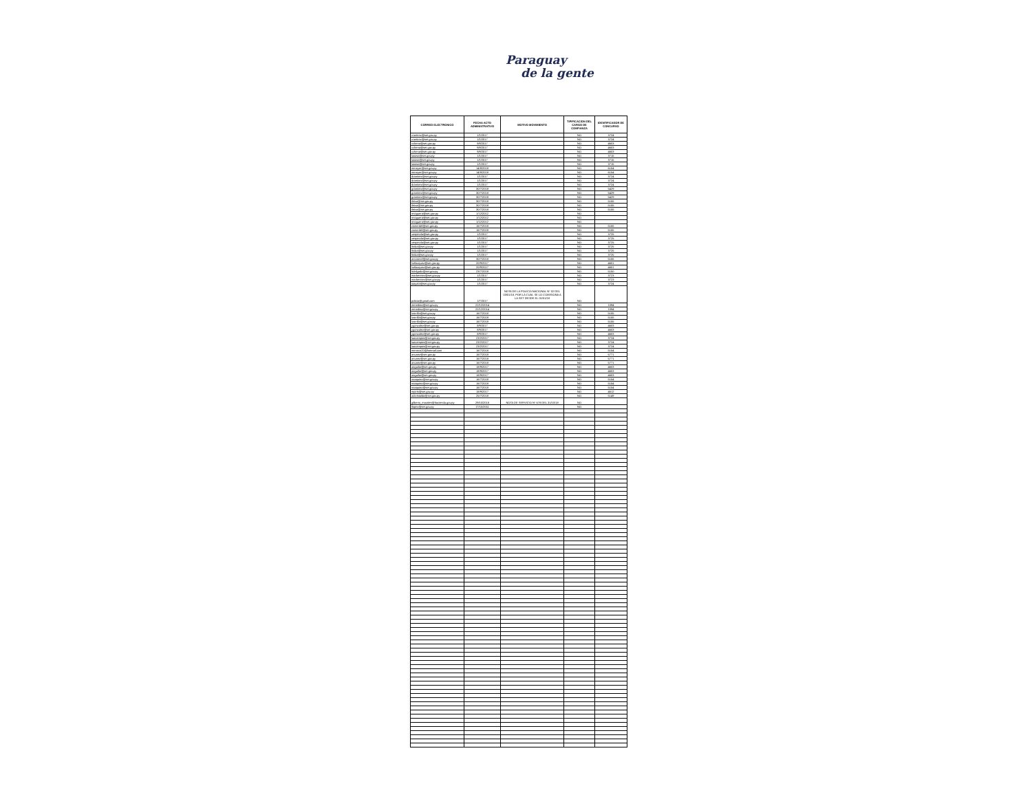Paraguay
de la gente
| CORREO ELECTRONICO | FECHA ACTO ADMINISTRATIVO | MOTIVO MOVIMIENTO | TIPIFICACION DEL CARGO DE CONFIANZA | IDENTIFICADOR DE CONCURSO |
| --- | --- | --- | --- | --- |
| rramirez@set.gov.py | 1/1/2017 | | NO | 3724 |
| rramirez@set.gov.py | 1/1/2017 | | NO | 3724 |
| cchena@set.gov.py | 9/8/2017 | | NO | 4603 |
| cchena@set.gov.py | 9/8/2017 | | NO | 4603 |
| cchena@set.gov.py | 9/8/2017 | | NO | 4603 |
| lusosa@set.gov.py | 1/1/2017 | | NO | 3715 |
| lusosa@set.gov.py | 1/1/2017 | | NO | 3715 |
| lusosa@set.gov.py | 1/1/2017 | | NO | 3715 |
| mmeyer@set.gov.py | 14/8/2018 | | NO | 6154 |
| mmeyer@set.gov.py | 14/8/2018 | | NO | 6154 |
| dramirez@set.gov.py | 1/1/2017 | | NO | 3724 |
| dramirez@set.gov.py | 1/1/2017 | | NO | 3724 |
| dramirez@set.gov.py | 1/1/2017 | | NO | 3724 |
| gramirez@set.gov.py | 30/7/2018 | | NO | 5429 |
| gramirez@set.gov.py | 30/7/2018 | | NO | 5429 |
| gramirez@set.gov.py | 30/7/2018 | | NO | 5429 |
| tleiva@set.gov.py | 30/7/2018 | | NO | 5155 |
| tleiva@set.gov.py | 30/7/2018 | | NO | 5155 |
| tleiva@set.gov.py | 30/7/2018 | | NO | 5155 |
| nnoguera@set.gov.py | 1/12/2012 | | NO | |
| nnoguera@set.gov.py | 1/12/2012 | | NO | |
| nnoguera@set.gov.py | 1/12/2012 | | NO | |
| csmerdel@set.gov.py | 16/7/2018 | | NO | 5155 |
| csmerdel@set.gov.py | 16/7/2018 | | NO | 5155 |
| vespinola@set.gov.py | 1/1/2017 | | NO | 3725 |
| vespinola@set.gov.py | 1/1/2017 | | NO | 3725 |
| vespinola@set.gov.py | 1/1/2017 | | NO | 3725 |
| lisilva@set.gov.py | 1/1/2017 | | NO | 3725 |
| lisilva@set.gov.py | 1/1/2017 | | NO | 3725 |
| lisilva@set.gov.py | 1/1/2017 | | NO | 3725 |
| arcoronel@set.gov.py | 30/7/2018 | | NO | 5155 |
| lvelazquez@set.gov.py | 20/9/2017 | | NO | 4601 |
| lvelazquez@set.gov.py | 20/9/2017 | | NO | 4601 |
| hdelgado@set.gov.py | 23/7/2018 | | NO | 5150 |
| marbenitez@set.gov.py | 1/1/2017 | | NO | 3723 |
| marbenitez@set.gov.py | 1/1/2017 | | NO | 3723 |
| joayala@set.gov.py | 1/1/2017 | | NO | 3724 |
| policia@gmail.com | 1/7/2017 | NOTA DE LA POLICIA NACIONAL N° 02 DEL 03/01/18, POR LA CUAL SE LO COMISIONA A LA SET DESDE EL 01/01/18 | NO | |
| mmedina@set.gov.py | 22/12/2014 | | NO | 1094 |
| mmedina@set.gov.py | 22/12/2014 | | NO | 1094 |
| lzorrilla@set.gov.py | 16/7/2018 | | NO | 5155 |
| lzorrilla@set.gov.py | 16/7/2018 | | NO | 5155 |
| lzorrilla@set.gov.py | 16/7/2018 | | NO | 5155 |
| ygonzalez@set.gov.py | 8/9/2017 | | NO | 4603 |
| ygonzalez@set.gov.py | 8/9/2017 | | NO | 4603 |
| ygonzalez@set.gov.py | 8/9/2017 | | NO | 4603 |
| luocampos@set.gov.py | 23/2/2017 | | NO | 3724 |
| luocampos@set.gov.py | 23/2/2017 | | NO | 3724 |
| luocampos@set.gov.py | 23/2/2017 | | NO | 3724 |
| meneco20@hotmail.com | 16/7/2018 | | NO | 5154 |
| anunez@set.gov.py | 16/7/2018 | | NO | 5771 |
| anunez@set.gov.py | 16/7/2018 | | NO | 5771 |
| anunez@set.gov.py | 16/7/2018 | | NO | 5771 |
| aaguilar@set.gov.py | 18/9/2017 | | NO | 4603 |
| aaguilar@set.gov.py | 18/9/2017 | | NO | 4603 |
| aaguilar@set.gov.py | 18/9/2017 | | NO | 4603 |
| naaquino@set.gov.py | 16/7/2018 | | NO | 5154 |
| naaquino@set.gov.py | 16/7/2018 | | NO | 5154 |
| naaquino@set.gov.py | 16/7/2018 | | NO | 5154 |
| mpiris@set.gov.py | 18/9/2017 | | NO | 4612 |
| adcristaldo@set.gov.py | 25/7/2018 | | NO | 5149 |
| gilberto_morales@hacienda.gov.py | 29/10/2018 | NOTA DE SERVICIO N° 678 DEL 31/10/18 | NO | |
| llopez@set.gov.py | 17/10/2011 | | NO | |